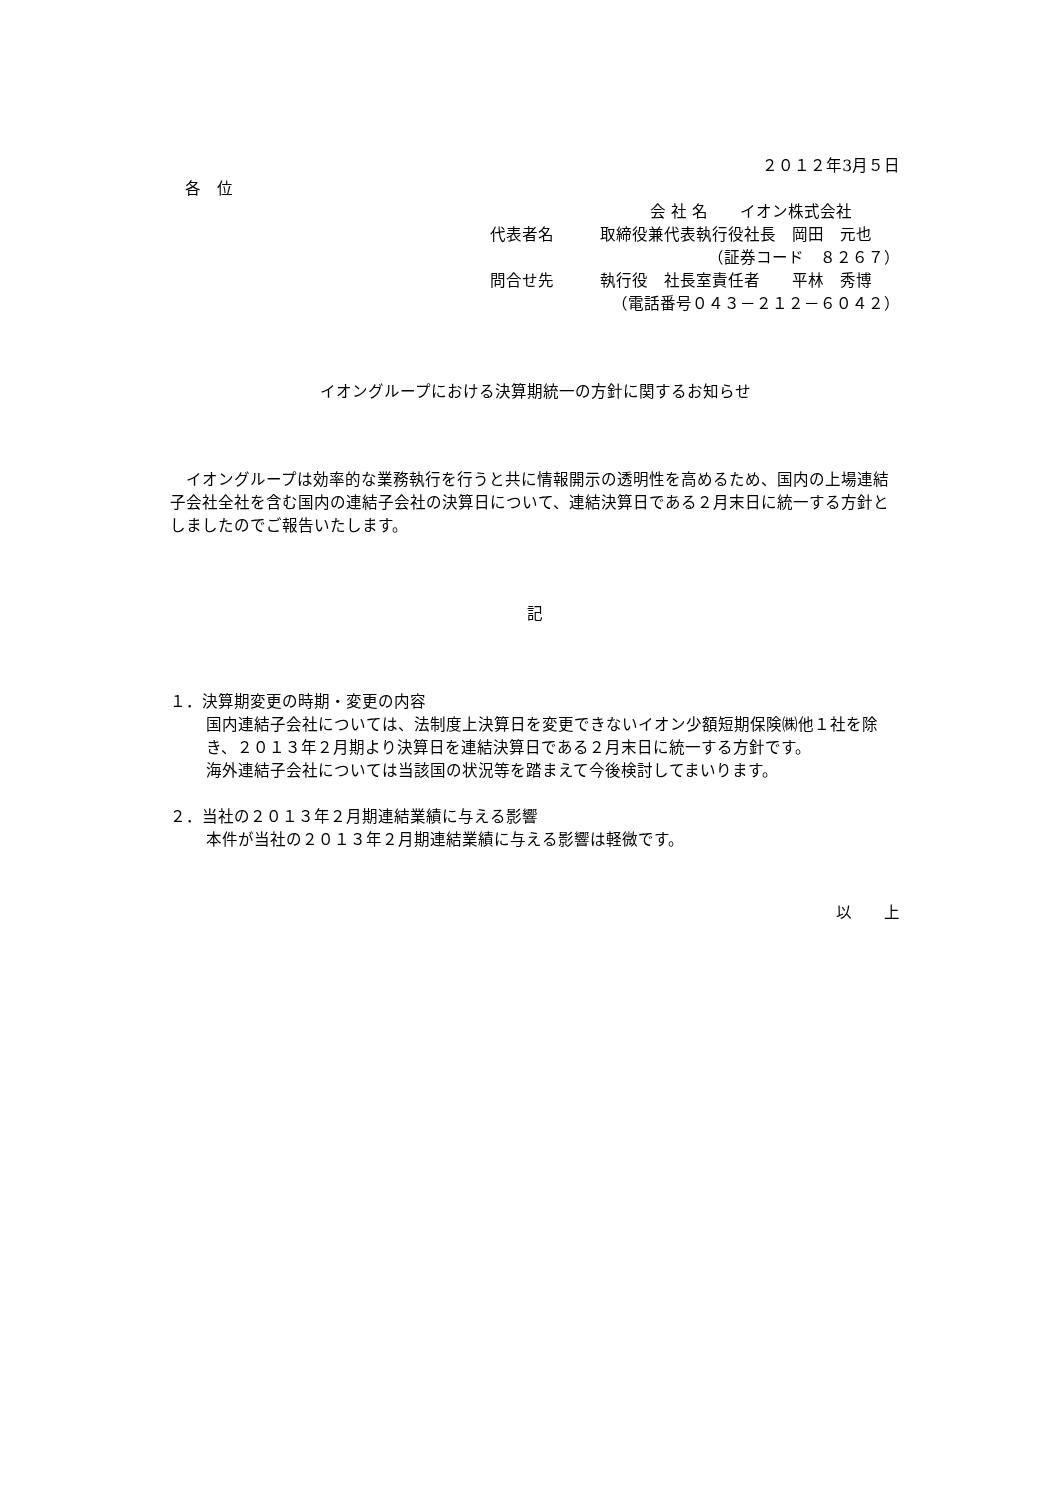２０１２年3月５日
各　位
会 社 名　　イオン株式会社
代表者名 取締役兼代表執行役社長　岡田　元也
（証券コード　８２６７）
問合せ先 執行役　社長室責任者　　平林　秀博
（電話番号０４３－２１２－６０４２）
イオングループにおける決算期統一の方針に関するお知らせ
　イオングループは効率的な業務執行を行うと共に情報開示の透明性を高めるため、国内の上場連結子会社全社を含む国内の連結子会社の決算日について、連結決算日である２月末日に統一する方針としましたのでご報告いたします。
記
１．決算期変更の時期・変更の内容
国内連結子会社については、法制度上決算日を変更できないイオン少額短期保険㈱他１社を除き、２０１３年２月期より決算日を連結決算日である２月末日に統一する方針です。
海外連結子会社については当該国の状況等を踏まえて今後検討してまいります。
２．当社の２０１３年２月期連結業績に与える影響
本件が当社の２０１３年２月期連結業績に与える影響は軽微です。
以　　上